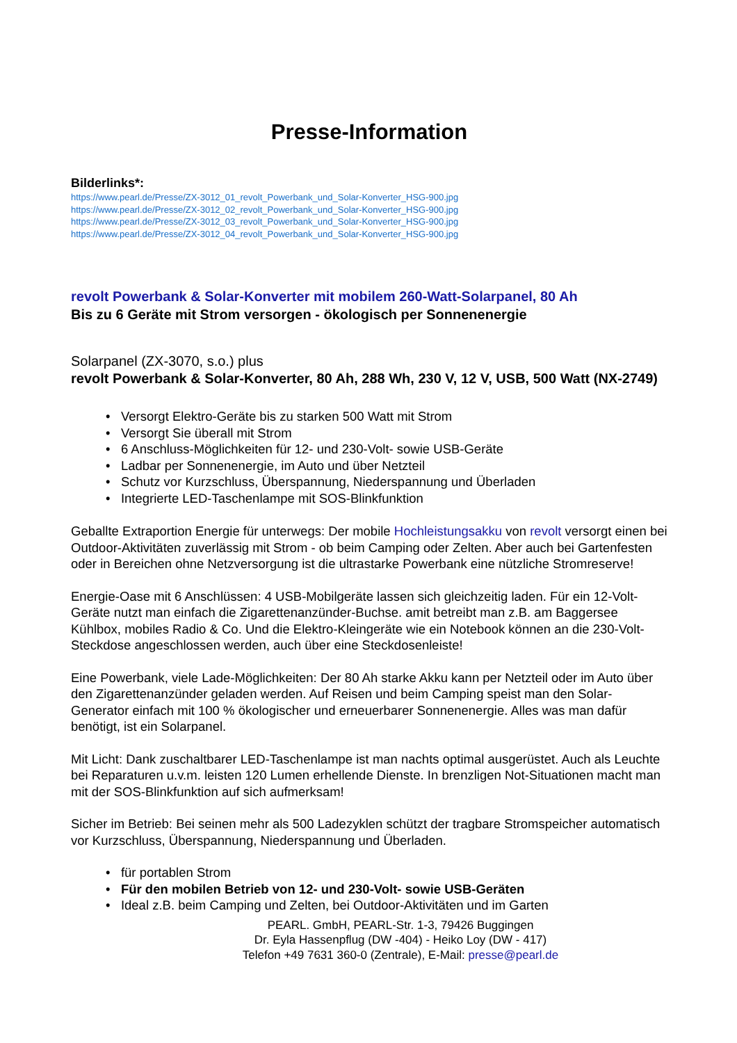Presse-Information
Bilderlinks*:
https://www.pearl.de/Presse/ZX-3012_01_revolt_Powerbank_und_Solar-Konverter_HSG-900.jpg
https://www.pearl.de/Presse/ZX-3012_02_revolt_Powerbank_und_Solar-Konverter_HSG-900.jpg
https://www.pearl.de/Presse/ZX-3012_03_revolt_Powerbank_und_Solar-Konverter_HSG-900.jpg
https://www.pearl.de/Presse/ZX-3012_04_revolt_Powerbank_und_Solar-Konverter_HSG-900.jpg
revolt Powerbank & Solar-Konverter mit mobilem 260-Watt-Solarpanel, 80 Ah
Bis zu 6 Geräte mit Strom versorgen - ökologisch per Sonnenenergie
Solarpanel (ZX-3070, s.o.) plus
revolt Powerbank & Solar-Konverter, 80 Ah, 288 Wh, 230 V, 12 V, USB, 500 Watt (NX-2749)
• Versorgt Elektro-Geräte bis zu starken 500 Watt mit Strom
• Versorgt Sie überall mit Strom
• 6 Anschluss-Möglichkeiten für 12- und 230-Volt- sowie USB-Geräte
• Ladbar per Sonnenenergie, im Auto und über Netzteil
• Schutz vor Kurzschluss, Überspannung, Niederspannung und Überladen
• Integrierte LED-Taschenlampe mit SOS-Blinkfunktion
Geballte Extraportion Energie für unterwegs: Der mobile Hochleistungsakku von revolt versorgt einen bei Outdoor-Aktivitäten zuverlässig mit Strom - ob beim Camping oder Zelten. Aber auch bei Gartenfesten oder in Bereichen ohne Netzversorgung ist die ultrastarke Powerbank eine nützliche Stromreserve!
Energie-Oase mit 6 Anschlüssen: 4 USB-Mobilgeräte lassen sich gleichzeitig laden. Für ein 12-Volt-Geräte nutzt man einfach die Zigarettenanzünder-Buchse. amit betreibt man z.B. am Baggersee Kühlbox, mobiles Radio & Co. Und die Elektro-Kleingeräte wie ein Notebook können an die 230-Volt-Steckdose angeschlossen werden, auch über eine Steckdosenleiste!
Eine Powerbank, viele Lade-Möglichkeiten: Der 80 Ah starke Akku kann per Netzteil oder im Auto über den Zigarettenanzünder geladen werden. Auf Reisen und beim Camping speist man den Solar-Generator einfach mit 100 % ökologischer und erneuerbarer Sonnenenergie. Alles was man dafür benötigt, ist ein Solarpanel.
Mit Licht: Dank zuschaltbarer LED-Taschenlampe ist man nachts optimal ausgerüstet. Auch als Leuchte bei Reparaturen u.v.m. leisten 120 Lumen erhellende Dienste. In brenzligen Not-Situationen macht man mit der SOS-Blinkfunktion auf sich aufmerksam!
Sicher im Betrieb: Bei seinen mehr als 500 Ladezyklen schützt der tragbare Stromspeicher automatisch vor Kurzschluss, Überspannung, Niederspannung und Überladen.
• für portablen Strom
• Für den mobilen Betrieb von 12- und 230-Volt- sowie USB-Geräten
• Ideal z.B. beim Camping und Zelten, bei Outdoor-Aktivitäten und im Garten
PEARL. GmbH, PEARL-Str. 1-3, 79426 Buggingen
Dr. Eyla Hassenpflug (DW -404) - Heiko Loy (DW - 417)
Telefon +49 7631 360-0 (Zentrale), E-Mail: presse@pearl.de